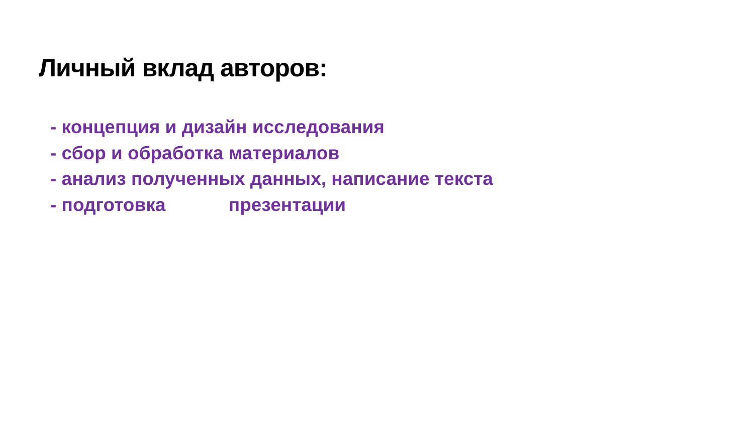Личный вклад авторов:
- концепция и дизайн исследования
- сбор и обработка материалов
- анализ полученных данных, написание текста
- подготовка презентации